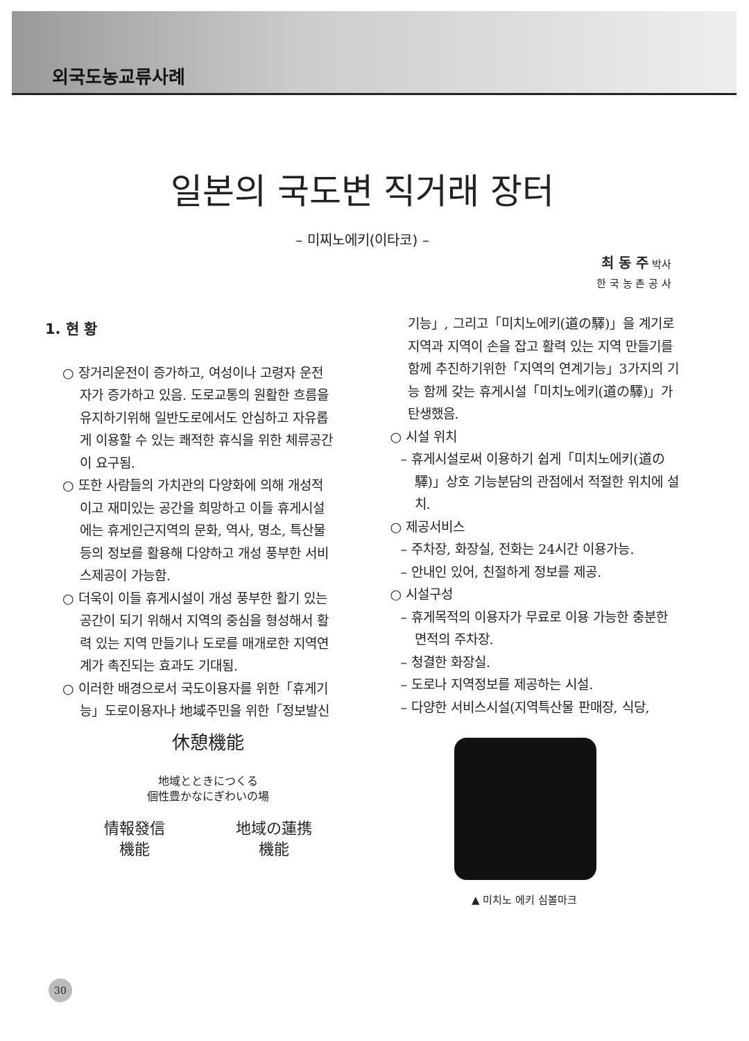외국도농교류사례
일본의 국도변 직거래 장터
– 미찌노에키(이타코) –
최 동 주 박사
한 국 농 촌 공 사
1. 현 황
○ 장거리운전이 증가하고, 여성이나 고령자 운전자가 증가하고 있음. 도로교통의 원활한 흐름을 유지하기위해 일반도로에서도 안심하고 자유롭게 이용할 수 있는 쾌적한 휴식을 위한 체류공간이 요구됨.
○ 또한 사람들의 가치관의 다양화에 의해 개성적이고 재미있는 공간을 희망하고 이들 휴게시설에는 휴게인근지역의 문화, 역사, 명소, 특산물 등의 정보를 활용해 다양하고 개성 풍부한 서비스제공이 가능함.
○ 더욱이 이들 휴게시설이 개성 풍부한 활기 있는 공간이 되기 위해서 지역의 중심을 형성해서 활력 있는 지역 만들기나 도로를 매개로한 지역연계가 촉진되는 효과도 기대됨.
○ 이러한 배경으로서 국도이용자를 위한「휴게기능」도로이용자나 地域주민을 위한「정보발신
기능」, 그리고「미치노에키(道の驛)」을 계기로 지역과 지역이 손을 잡고 활력 있는 지역 만들기를 함께 추진하기위한「지역의 연계기능」3가지의 기능 함께 갖는 휴게시설「미치노에키(道の驛)」가 탄생했음.
○ 시설 위치
– 휴게시설로써 이용하기 쉽게「미치노에키(道の驛)」상호 기능분담의 관점에서 적절한 위치에 설치.
○ 제공서비스
– 주차장, 화장실, 전화는 24시간 이용가능.
– 안내인 있어, 친절하게 정보를 제공.
○ 시설구성
– 휴게목적의 이용자가 무료로 이용 가능한 충분한 면적의 주차장.
– 청결한 화장실.
– 도로나 지역정보를 제공하는 시설.
– 다양한 서비스시설(지역특산물 판매장, 식당,
休憩機能
地域とときにつくる
個性豊かなにぎわいの場
情報發信
機能 地域の蓮携
機能
▲ 미치노 에키 심볼마크
30